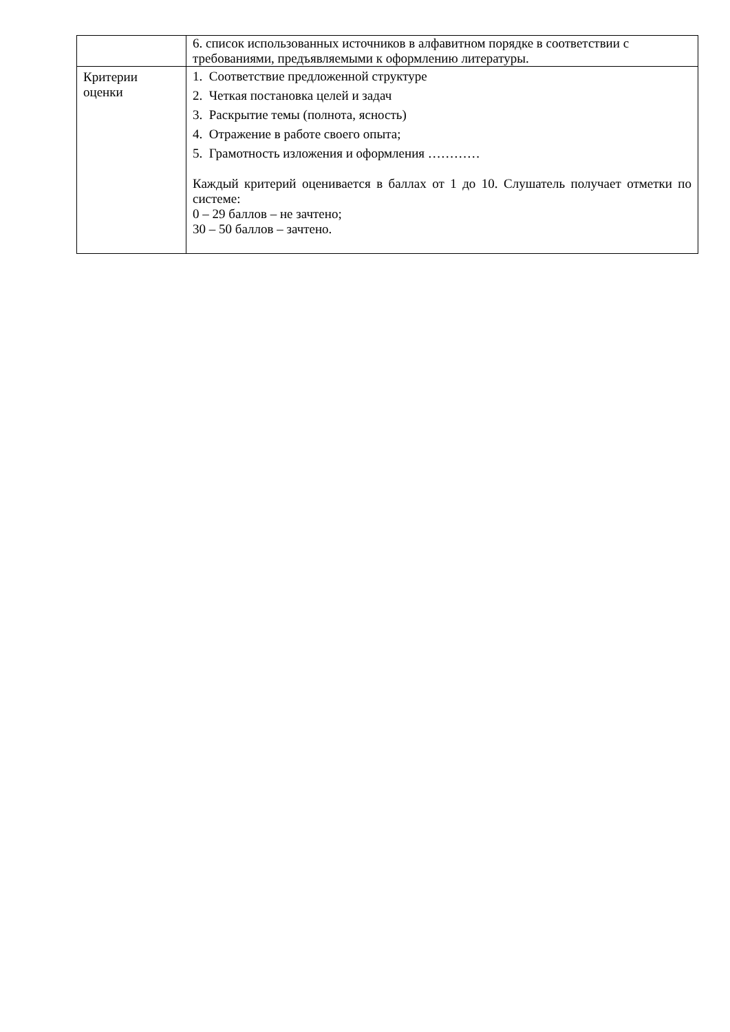| | 6. список использованных источников в алфавитном порядке в соответствии с требованиями, предъявляемыми к оформлению литературы. |
| Критерии оценки | 1. Соответствие предложенной структуре 2. Четкая постановка целей и задач 3. Раскрытие темы (полнота, ясность) 4. Отражение в работе своего опыта; 5. Грамотность изложения и оформления ………… Каждый критерий оценивается в баллах от 1 до 10. Слушатель получает отметки по системе: 0 – 29 баллов – не зачтено; 30 – 50 баллов – зачтено. |